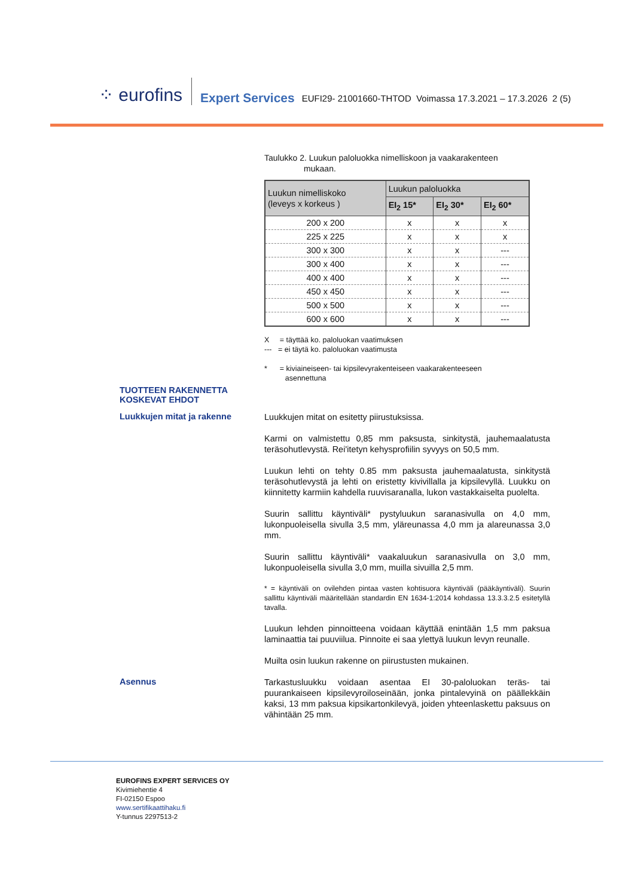⁘ eurofins Expert Services EUFI29- 21001660-THTOD Voimassa 17.3.2021 – 17.3.2026 2 (5)
Taulukko 2. Luukun paloluokka nimelliskoon ja vaakarakenteen
mukaan.
| Luukun nimelliskoko (leveys x korkeus ) | Luukun paloluokka | | |
| --- | --- | --- | --- |
| | EI<sub>2</sub> 15* | EI<sub>2</sub> 30* | EI<sub>2</sub> 60* |
| 200 x 200 | x | x | x |
| 225 x 225 | x | x | x |
| 300 x 300 | x | x | --- |
| 300 x 400 | x | x | --- |
| 400 x 400 | x | x | --- |
| 450 x 450 | x | x | --- |
| 500 x 500 | x | x | --- |
| 600 x 600 | x | x | --- |
X = täyttää ko. paloluokan vaatimuksen
--- = ei täytä ko. paloluokan vaatimusta
* = kiviaineiseen- tai kipsilevyrakenteiseen vaakarakenteeseen
asennettuna
TUOTTEEN RAKENNETTA
KOSKEVAT EHDOT
Luukkujen mitat ja rakenne
Luukkujen mitat on esitetty piirustuksissa.
Karmi on valmistettu 0,85 mm paksusta, sinkitystä, jauhemaalatusta teräsohutlevystä. Rei'itetyn kehysprofiilin syvyys on 50,5 mm.
Luukun lehti on tehty 0.85 mm paksusta jauhemaalatusta, sinkitystä teräsohutlevystä ja lehti on eristetty kivivillalla ja kipsilevyllä. Luukku on kiinnitetty karmiin kahdella ruuvisaranalla, lukon vastakkaiselta puolelta.
Suurin sallittu käyntiväli* pystyluukun saranasivulla on 4,0 mm, lukonpuoleisella sivulla 3,5 mm, yläreunassa 4,0 mm ja alareunassa 3,0 mm.
Suurin sallittu käyntiväli* vaakaluukun saranasivulla on 3,0 mm, lukonpuoleisella sivulla 3,0 mm, muilla sivuilla 2,5 mm.
* = käyntiväli on ovilehden pintaa vasten kohtisuora käyntiväli (pääkäyntiväli). Suurin sallittu käyntiväli määritellään standardin EN 1634-1:2014 kohdassa 13.3.3.2.5 esitetyllä tavalla.
Luukun lehden pinnoitteena voidaan käyttää enintään 1,5 mm paksua laminaattia tai puuviilua. Pinnoite ei saa ylettyä luukun levyn reunalle.
Muilta osin luukun rakenne on piirustusten mukainen.
Asennus
Tarkastusluukku voidaan asentaa EI 30-paloluokan teräs- tai puurankaiseen kipsilevyroiloseinään, jonka pintalevyinä on päällekkäin kaksi, 13 mm paksua kipsikartonkilevyä, joiden yhteenlaskettu paksuus on vähintään 25 mm.
EUROFINS EXPERT SERVICES OY
Kivimiehentie 4
FI-02150 Espoo
www.sertifikaattihaku.fi
Y-tunnus 2297513-2